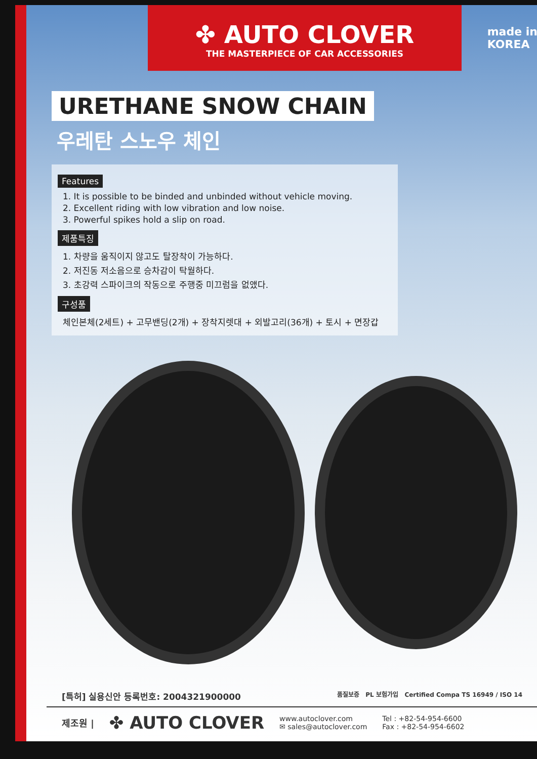✤ AUTO CLOVER
THE MASTERPIECE OF CAR ACCESSORIES
made in
KOREA
URETHANE SNOW CHAIN
우레탄 스노우 체인
Features
1. It is possible to be binded and unbinded without vehicle moving.
2. Excellent riding with low vibration and low noise.
3. Powerful spikes hold a slip on road.
제품특징
1. 차량을 움직이지 않고도 탈장착이 가능하다.
2. 저진동 저소음으로 승차감이 탁월하다.
3. 초강력 스파이크의 작동으로 주행중 미끄럼을 없앴다.
구성품
체인본체(2세트) + 고무밴딩(2개) + 장착지렛대 + 외발고리(36개) + 토시 + 면장갑
[특허] 실용신안 등록번호: 2004321900000 품질보증 PL 보험가입 Certified Compa TS 16949 / ISO 14
제조원 | ✤ AUTO CLOVER www.autoclover.com
✉ sales@autoclover.com Tel : +82-54-954-6600
Fax : +82-54-954-6602